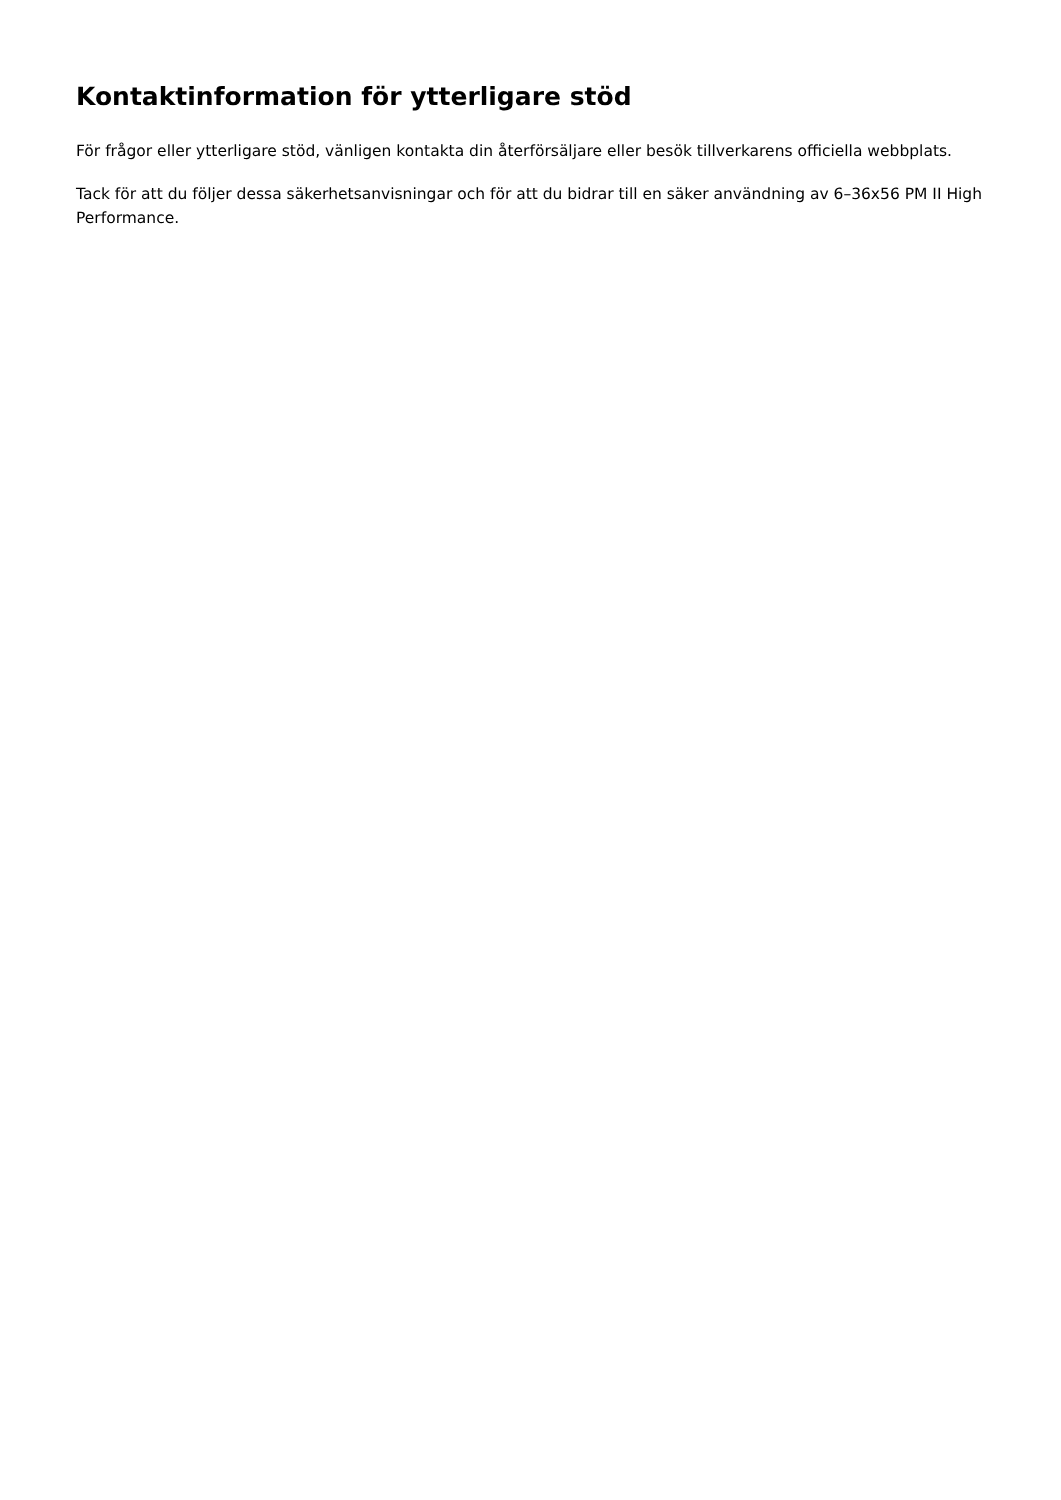Kontaktinformation för ytterligare stöd
För frågor eller ytterligare stöd, vänligen kontakta din återförsäljare eller besök tillverkarens officiella webbplats.
Tack för att du följer dessa säkerhetsanvisningar och för att du bidrar till en säker användning av 6–36x56 PM II High Performance.